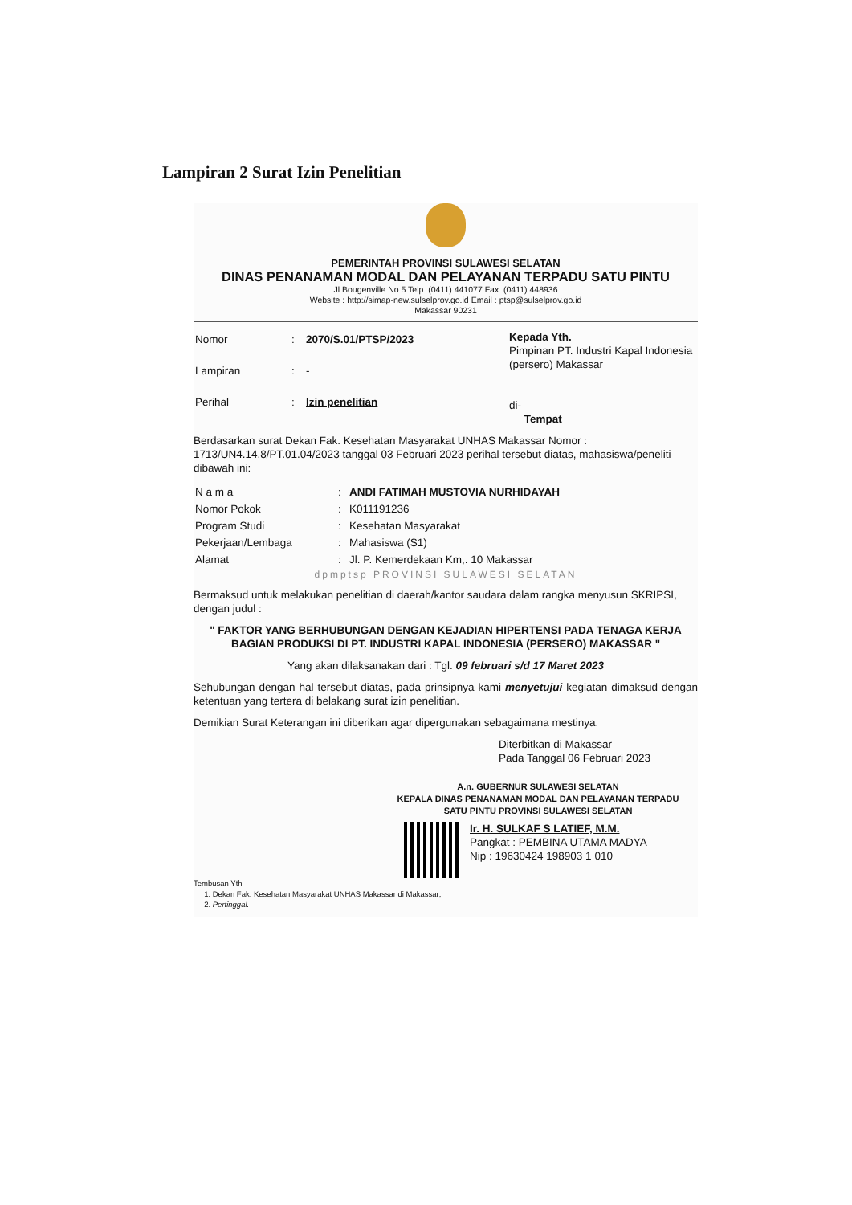Lampiran 2 Surat Izin Penelitian
PEMERINTAH PROVINSI SULAWESI SELATAN
DINAS PENANAMAN MODAL DAN PELAYANAN TERPADU SATU PINTU
Jl.Bougenville No.5 Telp. (0411) 441077 Fax. (0411) 448936
Website : http://simap-new.sulselprov.go.id Email : ptsp@sulselprov.go.id
Makassar 90231
| Nomor | : | 2070/S.01/PTSP/2023 |
| Lampiran | : | - |
| Perihal | : | Izin penelitian |
Kepada Yth.
Pimpinan PT. Industri Kapal Indonesia (persero) Makassar
di-
Tempat
Berdasarkan surat Dekan Fak. Kesehatan Masyarakat UNHAS Makassar Nomor : 1713/UN4.14.8/PT.01.04/2023 tanggal 03 Februari 2023 perihal tersebut diatas, mahasiswa/peneliti dibawah ini:
| N a m a | : | ANDI FATIMAH MUSTOVIA NURHIDAYAH |
| Nomor Pokok | : | K011191236 |
| Program Studi | : | Kesehatan Masyarakat |
| Pekerjaan/Lembaga | : | Mahasiswa (S1) |
| Alamat | : | Jl. P. Kemerdekaan Km,. 10 Makassar |
dpmptsp PROVINSI SULAWESI SELATAN
Bermaksud untuk melakukan penelitian di daerah/kantor saudara dalam rangka menyusun SKRIPSI, dengan judul :
" FAKTOR YANG BERHUBUNGAN DENGAN KEJADIAN HIPERTENSI PADA TENAGA KERJA BAGIAN PRODUKSI DI PT. INDUSTRI KAPAL INDONESIA (PERSERO) MAKASSAR "
Yang akan dilaksanakan dari : Tgl. 09 februari s/d 17 Maret 2023
Sehubungan dengan hal tersebut diatas, pada prinsipnya kami menyetujui kegiatan dimaksud dengan ketentuan yang tertera di belakang surat izin penelitian.
Demikian Surat Keterangan ini diberikan agar dipergunakan sebagaimana mestinya.
Diterbitkan di Makassar
Pada Tanggal 06 Februari 2023
A.n. GUBERNUR SULAWESI SELATAN
KEPALA DINAS PENANAMAN MODAL DAN PELAYANAN TERPADU
SATU PINTU PROVINSI SULAWESI SELATAN
Ir. H. SULKAF S LATIEF, M.M.
Pangkat : PEMBINA UTAMA MADYA
Nip : 19630424 198903 1 010
Tembusan Yth
1. Dekan Fak. Kesehatan Masyarakat UNHAS Makassar di Makassar;
2. Pertinggal.